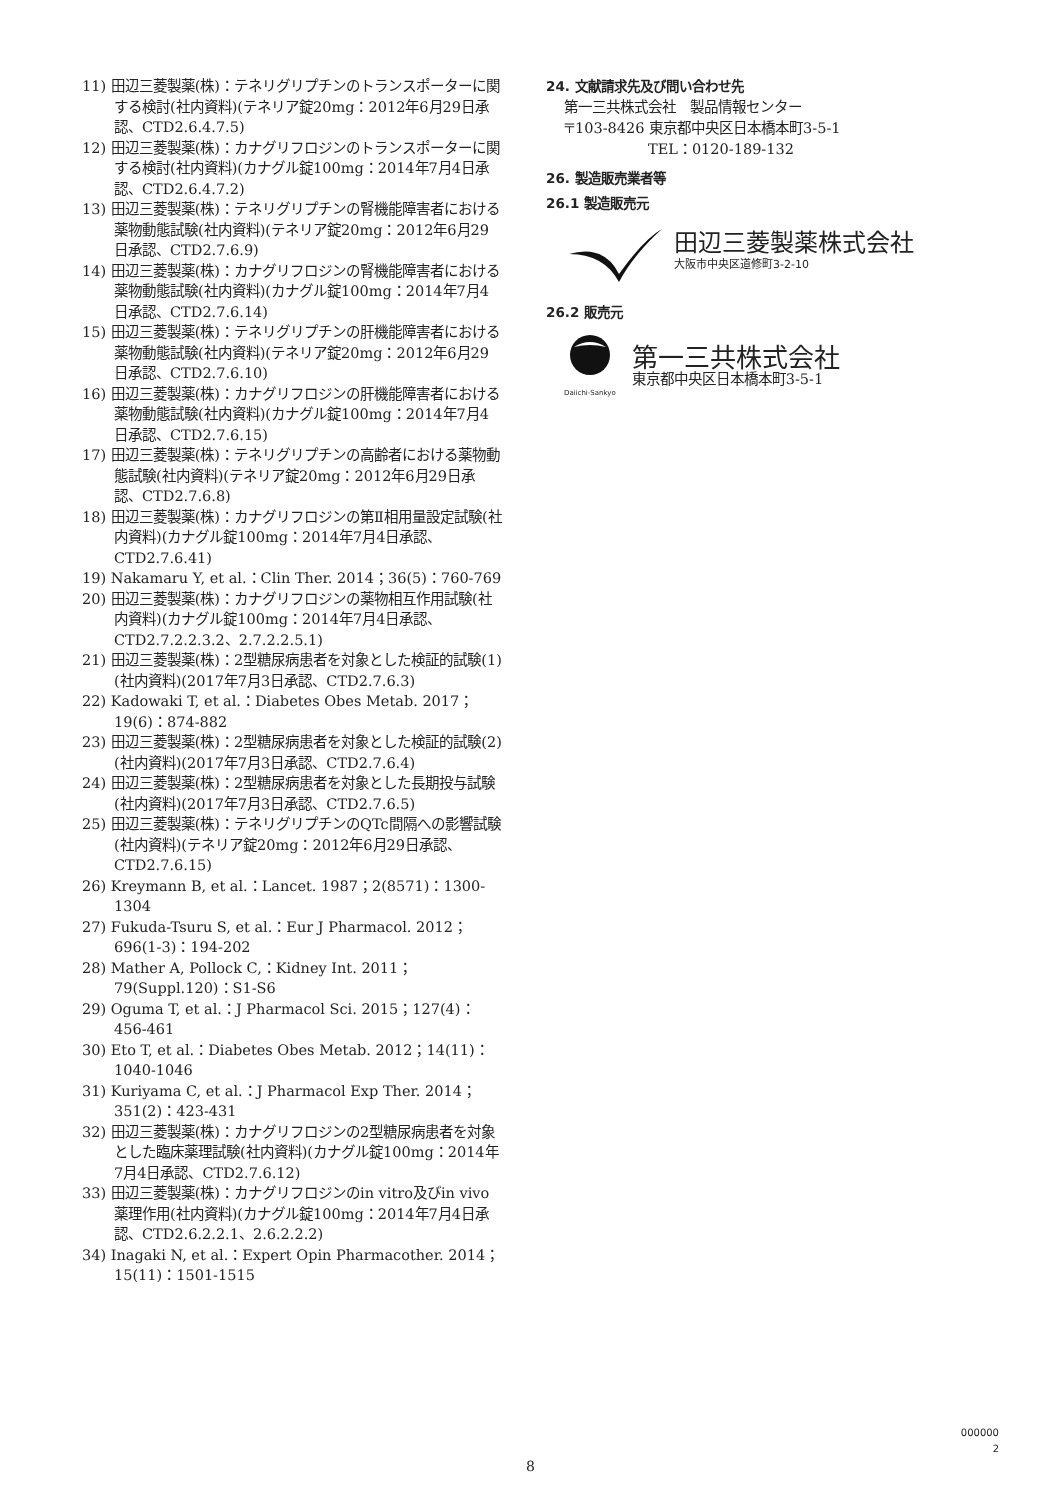11) 田辺三菱製薬(株)：テネリグリプチンのトランスポーターに関する検討(社内資料)(テネリア錠20mg：2012年6月29日承認、CTD2.6.4.7.5)
12) 田辺三菱製薬(株)：カナグリフロジンのトランスポーターに関する検討(社内資料)(カナグル錠100mg：2014年7月4日承認、CTD2.6.4.7.2)
13) 田辺三菱製薬(株)：テネリグリプチンの腎機能障害者における薬物動態試験(社内資料)(テネリア錠20mg：2012年6月29日承認、CTD2.7.6.9)
14) 田辺三菱製薬(株)：カナグリフロジンの腎機能障害者における薬物動態試験(社内資料)(カナグル錠100mg：2014年7月4日承認、CTD2.7.6.14)
15) 田辺三菱製薬(株)：テネリグリプチンの肝機能障害者における薬物動態試験(社内資料)(テネリア錠20mg：2012年6月29日承認、CTD2.7.6.10)
16) 田辺三菱製薬(株)：カナグリフロジンの肝機能障害者における薬物動態試験(社内資料)(カナグル錠100mg：2014年7月4日承認、CTD2.7.6.15)
17) 田辺三菱製薬(株)：テネリグリプチンの高齢者における薬物動態試験(社内資料)(テネリア錠20mg：2012年6月29日承認、CTD2.7.6.8)
18) 田辺三菱製薬(株)：カナグリフロジンの第Ⅱ相用量設定試験(社内資料)(カナグル錠100mg：2014年7月4日承認、CTD2.7.6.41)
19) Nakamaru Y, et al.：Clin Ther. 2014；36(5)：760-769
20) 田辺三菱製薬(株)：カナグリフロジンの薬物相互作用試験(社内資料)(カナグル錠100mg：2014年7月4日承認、CTD2.7.2.2.3.2、2.7.2.2.5.1)
21) 田辺三菱製薬(株)：2型糖尿病患者を対象とした検証的試験(1)(社内資料)(2017年7月3日承認、CTD2.7.6.3)
22) Kadowaki T, et al.：Diabetes Obes Metab. 2017；19(6)：874-882
23) 田辺三菱製薬(株)：2型糖尿病患者を対象とした検証的試験(2)(社内資料)(2017年7月3日承認、CTD2.7.6.4)
24) 田辺三菱製薬(株)：2型糖尿病患者を対象とした長期投与試験(社内資料)(2017年7月3日承認、CTD2.7.6.5)
25) 田辺三菱製薬(株)：テネリグリプチンのQTc間隔への影響試験(社内資料)(テネリア錠20mg：2012年6月29日承認、CTD2.7.6.15)
26) Kreymann B, et al.：Lancet. 1987；2(8571)：1300-1304
27) Fukuda-Tsuru S, et al.：Eur J Pharmacol. 2012；696(1-3)：194-202
28) Mather A, Pollock C,：Kidney Int. 2011；79(Suppl.120)：S1-S6
29) Oguma T, et al.：J Pharmacol Sci. 2015；127(4)：456-461
30) Eto T, et al.：Diabetes Obes Metab. 2012；14(11)：1040-1046
31) Kuriyama C, et al.：J Pharmacol Exp Ther. 2014；351(2)：423-431
32) 田辺三菱製薬(株)：カナグリフロジンの2型糖尿病患者を対象とした臨床薬理試験(社内資料)(カナグル錠100mg：2014年7月4日承認、CTD2.7.6.12)
33) 田辺三菱製薬(株)：カナグリフロジンのin vitro及びin vivo薬理作用(社内資料)(カナグル錠100mg：2014年7月4日承認、CTD2.6.2.2.1、2.6.2.2.2)
34) Inagaki N, et al.：Expert Opin Pharmacother. 2014；15(11)：1501-1515
24. 文献請求先及び問い合わせ先
第一三共株式会社　製品情報センター
〒103-8426 東京都中央区日本橋本町3-5-1
　　　　　　TEL：0120-189-132
26. 製造販売業者等
26.1 製造販売元
田辺三菱製薬株式会社
大阪市中央区道修町3-2-10
26.2 販売元
Daiichi-Sankyo
第一三共株式会社
東京都中央区日本橋本町3-5-1
000000
2
8